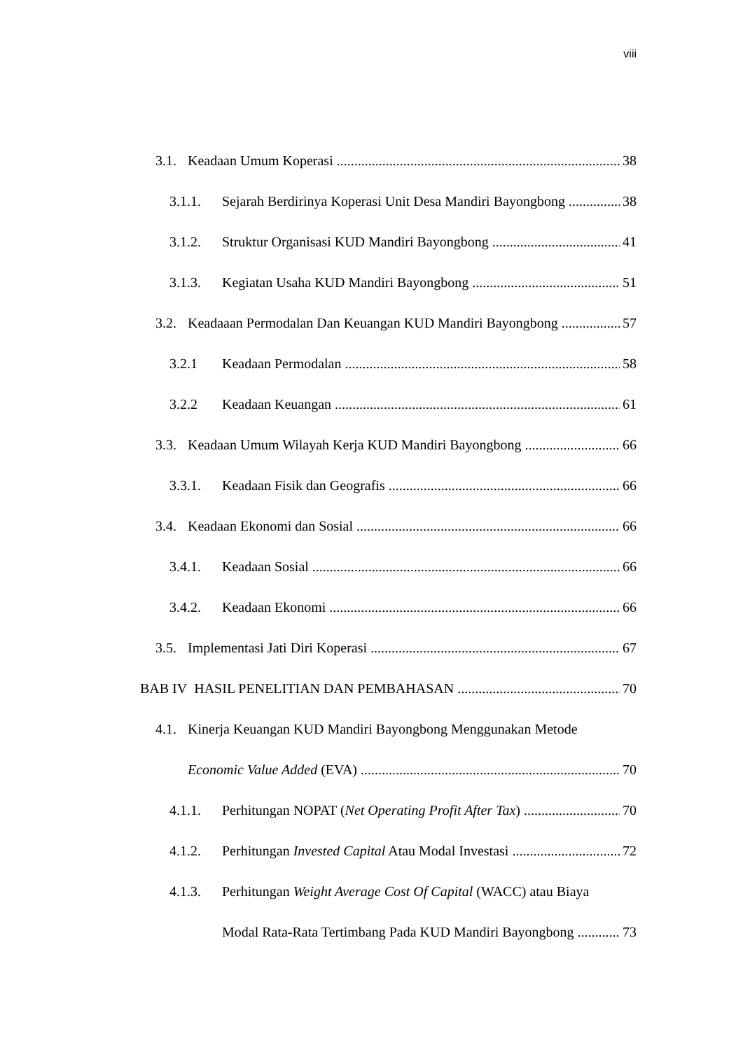viii
3.1. Keadaan Umum Koperasi 38
3.1.1. Sejarah Berdirinya Koperasi Unit Desa Mandiri Bayongbong 38
3.1.2. Struktur Organisasi KUD Mandiri Bayongbong 41
3.1.3. Kegiatan Usaha KUD Mandiri Bayongbong 51
3.2. Keadaaan Permodalan Dan Keuangan KUD Mandiri Bayongbong 57
3.2.1 Keadaan Permodalan 58
3.2.2 Keadaan Keuangan 61
3.3. Keadaan Umum Wilayah Kerja KUD Mandiri Bayongbong 66
3.3.1. Keadaan Fisik dan Geografis 66
3.4. Keadaan Ekonomi dan Sosial 66
3.4.1. Keadaan Sosial 66
3.4.2. Keadaan Ekonomi 66
3.5. Implementasi Jati Diri Koperasi 67
BAB IV HASIL PENELITIAN DAN PEMBAHASAN 70
4.1. Kinerja Keuangan KUD Mandiri Bayongbong Menggunakan Metode
Economic Value Added (EVA) 70
4.1.1. Perhitungan NOPAT (Net Operating Profit After Tax) 70
4.1.2. Perhitungan Invested Capital Atau Modal Investasi 72
4.1.3. Perhitungan Weight Average Cost Of Capital (WACC) atau Biaya
Modal Rata-Rata Tertimbang Pada KUD Mandiri Bayongbong 73